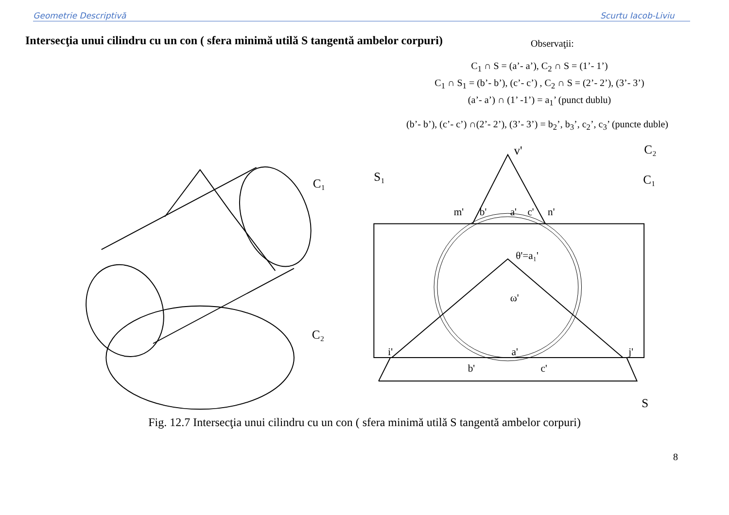Geometrie Descriptivă Scurtu Iacob-Liviu
Intersecţia unui cilindru cu un con ( sfera minimă utilă S tangentă ambelor corpuri)
Observaţii:
C<sub>1</sub> ∩ S = (a’- a’), C<sub>2</sub> ∩ S = (1’- 1’)
C<sub>1</sub> ∩ S<sub>1</sub> = (b’- b’), (c’- c’) , C<sub>2</sub> ∩ S = (2’- 2’), (3’- 3’)
(a’- a’) ∩ (1’ -1’) = a<sub>1</sub>’ (punct dublu)
(b’- b’), (c’- c’) ∩(2’- 2’), (3’- 3’) = b<sub>2</sub>’, b<sub>3</sub>’, c<sub>2</sub>’, c<sub>3</sub>’ (puncte duble)
C₁
C₂
C₂
C₁
S₁
S
v'
m'
b'
a'
c'
n'
θ'=a₁'
ω'
i'
j'
b'
c'
a'
Fig. 12.7 Intersecţia unui cilindru cu un con ( sfera minimă utilă S tangentă ambelor corpuri)
8